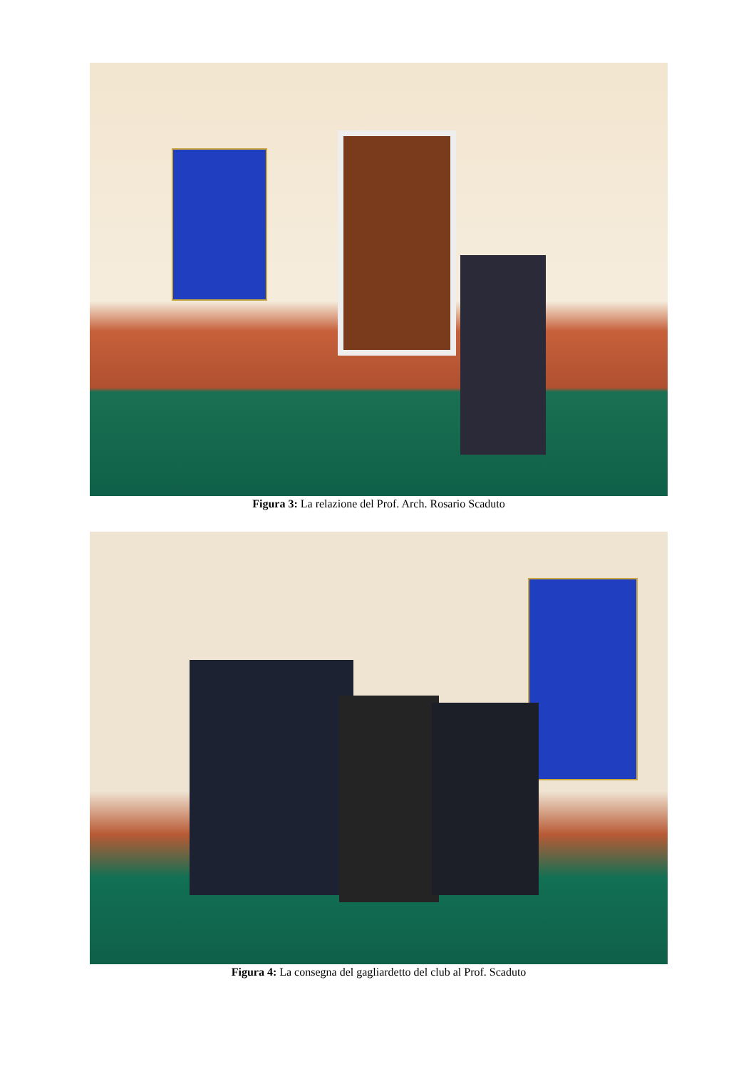Figura 3: La relazione del Prof. Arch. Rosario Scaduto
Figura 4: La consegna del gagliardetto del club al Prof. Scaduto